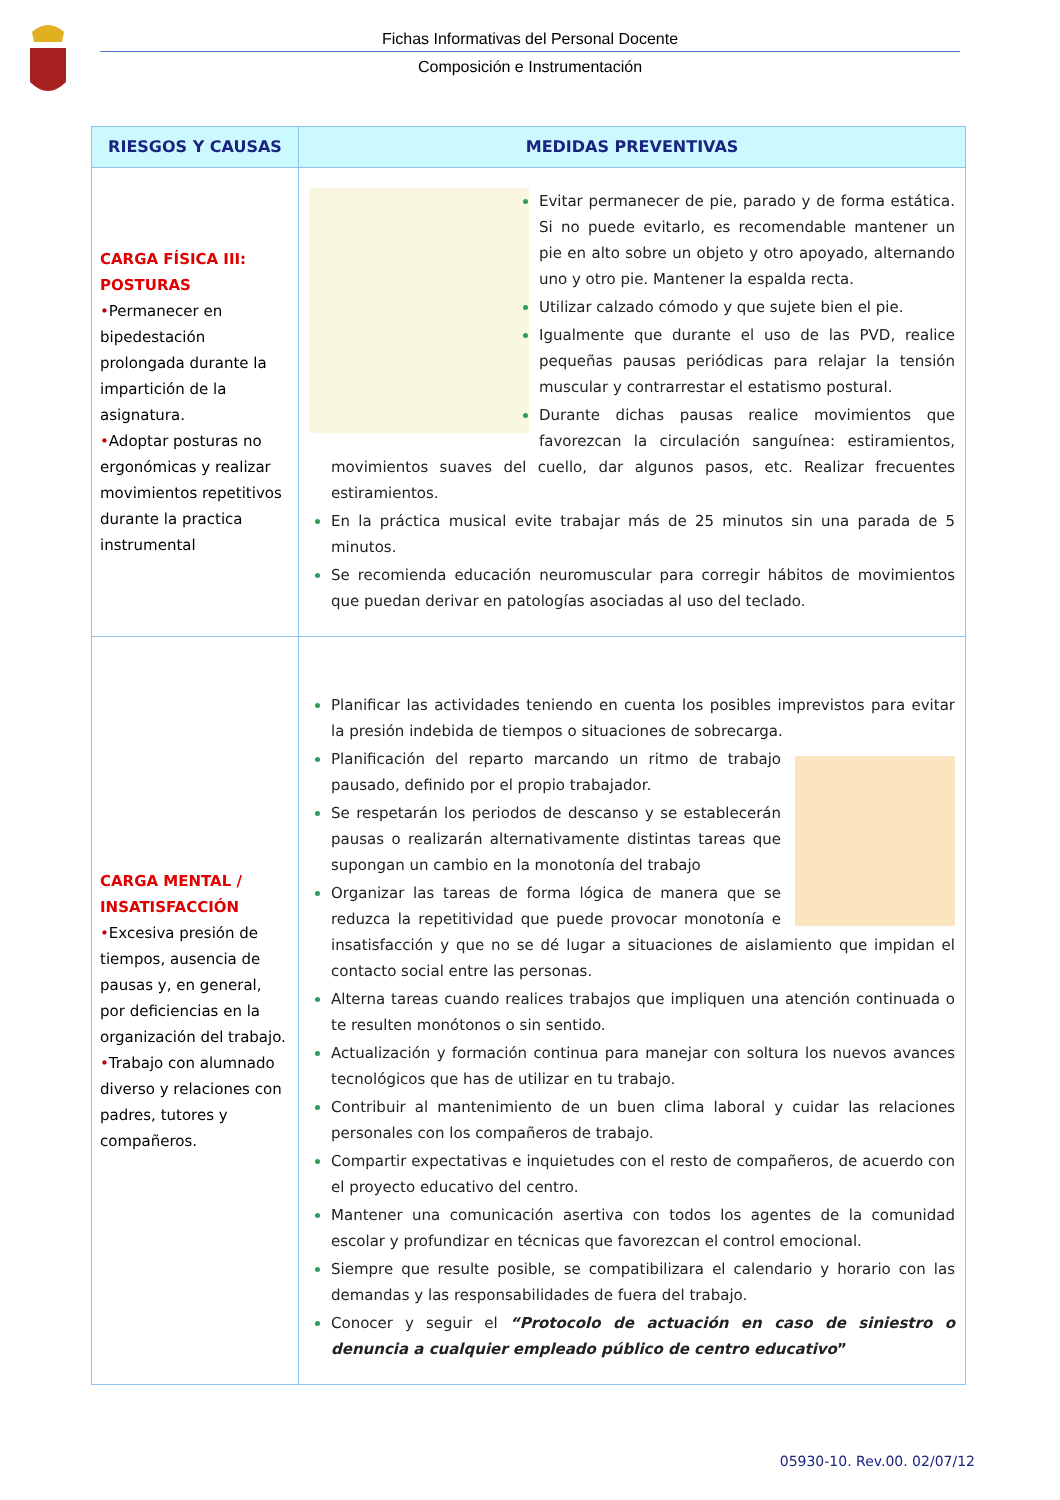Fichas Informativas del Personal Docente
Composición e Instrumentación
| RIESGOS Y CAUSAS | MEDIDAS PREVENTIVAS |
| --- | --- |
| CARGA FÍSICA III: POSTURAS • Permanecer en bipedestación prolongada durante la impartición de la asignatura. • Adoptar posturas no ergonómicas y realizar movimientos repetitivos durante la practica instrumental | Evitar permanecer de pie, parado y de forma estática. Si no puede evitarlo, es recomendable mantener un pie en alto sobre un objeto y otro apoyado, alternando uno y otro pie. Mantener la espalda recta. Utilizar calzado cómodo y que sujete bien el pie. Igualmente que durante el uso de las PVD, realice pequeñas pausas periódicas para relajar la tensión muscular y contrarrestar el estatismo postural. Durante dichas pausas realice movimientos que favorezcan la circulación sanguínea: estiramientos, movimientos suaves del cuello, dar algunos pasos, etc. Realizar frecuentes estiramientos. En la práctica musical evite trabajar más de 25 minutos sin una parada de 5 minutos. Se recomienda educación neuromuscular para corregir hábitos de movimientos que puedan derivar en patologías asociadas al uso del teclado. |
| CARGA MENTAL / INSATISFACCIÓN • Excesiva presión de tiempos, ausencia de pausas y, en general, por deficiencias en la organización del trabajo. • Trabajo con alumnado diverso y relaciones con padres, tutores y compañeros. | Planificar las actividades teniendo en cuenta los posibles imprevistos para evitar la presión indebida de tiempos o situaciones de sobrecarga. Planificación del reparto marcando un ritmo de trabajo pausado, definido por el propio trabajador. Se respetarán los periodos de descanso y se establecerán pausas o realizarán alternativamente distintas tareas que supongan un cambio en la monotonía del trabajo Organizar las tareas de forma lógica de manera que se reduzca la repetitividad que puede provocar monotonía e insatisfacción y que no se dé lugar a situaciones de aislamiento que impidan el contacto social entre las personas. Alterna tareas cuando realices trabajos que impliquen una atención continuada o te resulten monótonos o sin sentido. Actualización y formación continua para manejar con soltura los nuevos avances tecnológicos que has de utilizar en tu trabajo. Contribuir al mantenimiento de un buen clima laboral y cuidar las relaciones personales con los compañeros de trabajo. Compartir expectativas e inquietudes con el resto de compañeros, de acuerdo con el proyecto educativo del centro. Mantener una comunicación asertiva con todos los agentes de la comunidad escolar y profundizar en técnicas que favorezcan el control emocional. Siempre que resulte posible, se compatibilizara el calendario y horario con las demandas y las responsabilidades de fuera del trabajo. Conocer y seguir el “Protocolo de actuación en caso de siniestro o denuncia a cualquier empleado público de centro educativo ” |
05930-10. Rev.00. 02/07/12